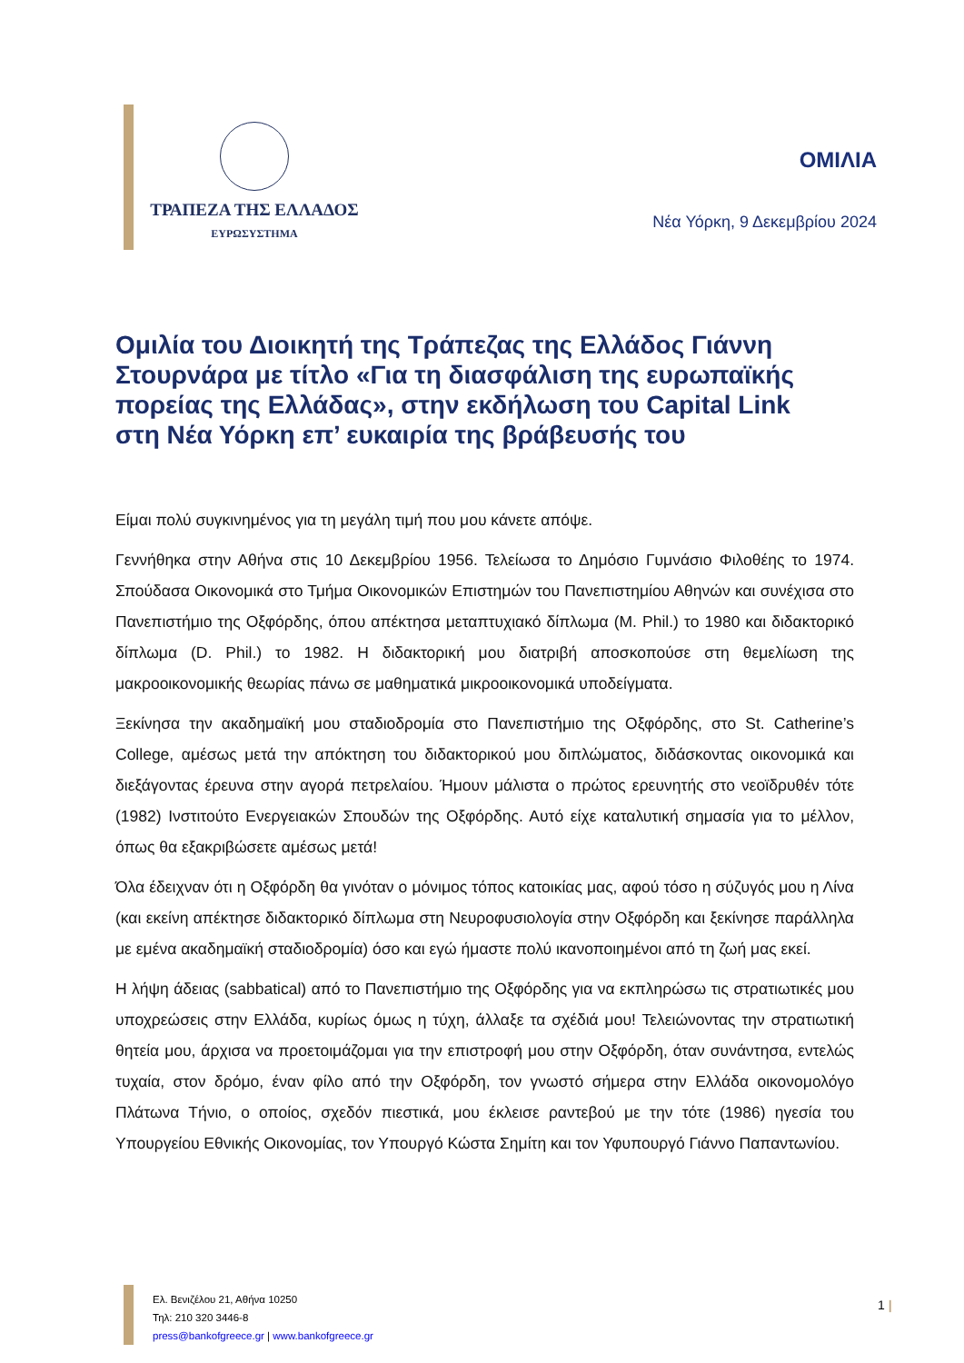ΤΡΑΠΕΖΑ ΤΗΣ ΕΛΛΑΔΟΣ
ΕΥΡΩΣΥΣΤΗΜΑ
ΟΜΙΛΙΑ
Νέα Υόρκη, 9 Δεκεμβρίου 2024
Ομιλία του Διοικητή της Τράπεζας της Ελλάδος Γιάννη Στουρνάρα με τίτλο «Για τη διασφάλιση της ευρωπαϊκής πορείας της Ελλάδας», στην εκδήλωση του Capital Link στη Νέα Υόρκη επ’ ευκαιρία της βράβευσής του
Είμαι πολύ συγκινημένος για τη μεγάλη τιμή που μου κάνετε απόψε.
Γεννήθηκα στην Αθήνα στις 10 Δεκεμβρίου 1956. Τελείωσα το Δημόσιο Γυμνάσιο Φιλοθέης το 1974. Σπούδασα Οικονομικά στο Τμήμα Οικονομικών Επιστημών του Πανεπιστημίου Αθηνών και συνέχισα στο Πανεπιστήμιο της Οξφόρδης, όπου απέκτησα μεταπτυχιακό δίπλωμα (M. Phil.) το 1980 και διδακτορικό δίπλωμα (D. Phil.) το 1982. Η διδακτορική μου διατριβή αποσκοπούσε στη θεμελίωση της μακροοικονομικής θεωρίας πάνω σε μαθηματικά μικροοικονομικά υποδείγματα.
Ξεκίνησα την ακαδημαϊκή μου σταδιοδρομία στο Πανεπιστήμιο της Οξφόρδης, στο St. Catherine’s College, αμέσως μετά την απόκτηση του διδακτορικού μου διπλώματος, διδάσκοντας οικονομικά και διεξάγοντας έρευνα στην αγορά πετρελαίου. Ήμουν μάλιστα ο πρώτος ερευνητής στο νεοϊδρυθέν τότε (1982) Ινστιτούτο Ενεργειακών Σπουδών της Οξφόρδης. Αυτό είχε καταλυτική σημασία για το μέλλον, όπως θα εξακριβώσετε αμέσως μετά!
Όλα έδειχναν ότι η Οξφόρδη θα γινόταν ο μόνιμος τόπος κατοικίας μας, αφού τόσο η σύζυγός μου η Λίνα (και εκείνη απέκτησε διδακτορικό δίπλωμα στη Νευροφυσιολογία στην Οξφόρδη και ξεκίνησε παράλληλα με εμένα ακαδημαϊκή σταδιοδρομία) όσο και εγώ ήμαστε πολύ ικανοποιημένοι από τη ζωή μας εκεί.
Η λήψη άδειας (sabbatical) από το Πανεπιστήμιο της Οξφόρδης για να εκπληρώσω τις στρατιωτικές μου υποχρεώσεις στην Ελλάδα, κυρίως όμως η τύχη, άλλαξε τα σχέδιά μου! Τελειώνοντας την στρατιωτική θητεία μου, άρχισα να προετοιμάζομαι για την επιστροφή μου στην Οξφόρδη, όταν συνάντησα, εντελώς τυχαία, στον δρόμο, έναν φίλο από την Οξφόρδη, τον γνωστό σήμερα στην Ελλάδα οικονομολόγο Πλάτωνα Τήνιο, ο οποίος, σχεδόν πιεστικά, μου έκλεισε ραντεβού με την τότε (1986) ηγεσία του Υπουργείου Εθνικής Οικονομίας, τον Υπουργό Κώστα Σημίτη και τον Υφυπουργό Γιάννο Παπαντωνίου.
Ελ. Βενιζέλου 21, Αθήνα 10250
Τηλ: 210 320 3446-8
press@bankofgreece.gr | www.bankofgreece.gr
1 |